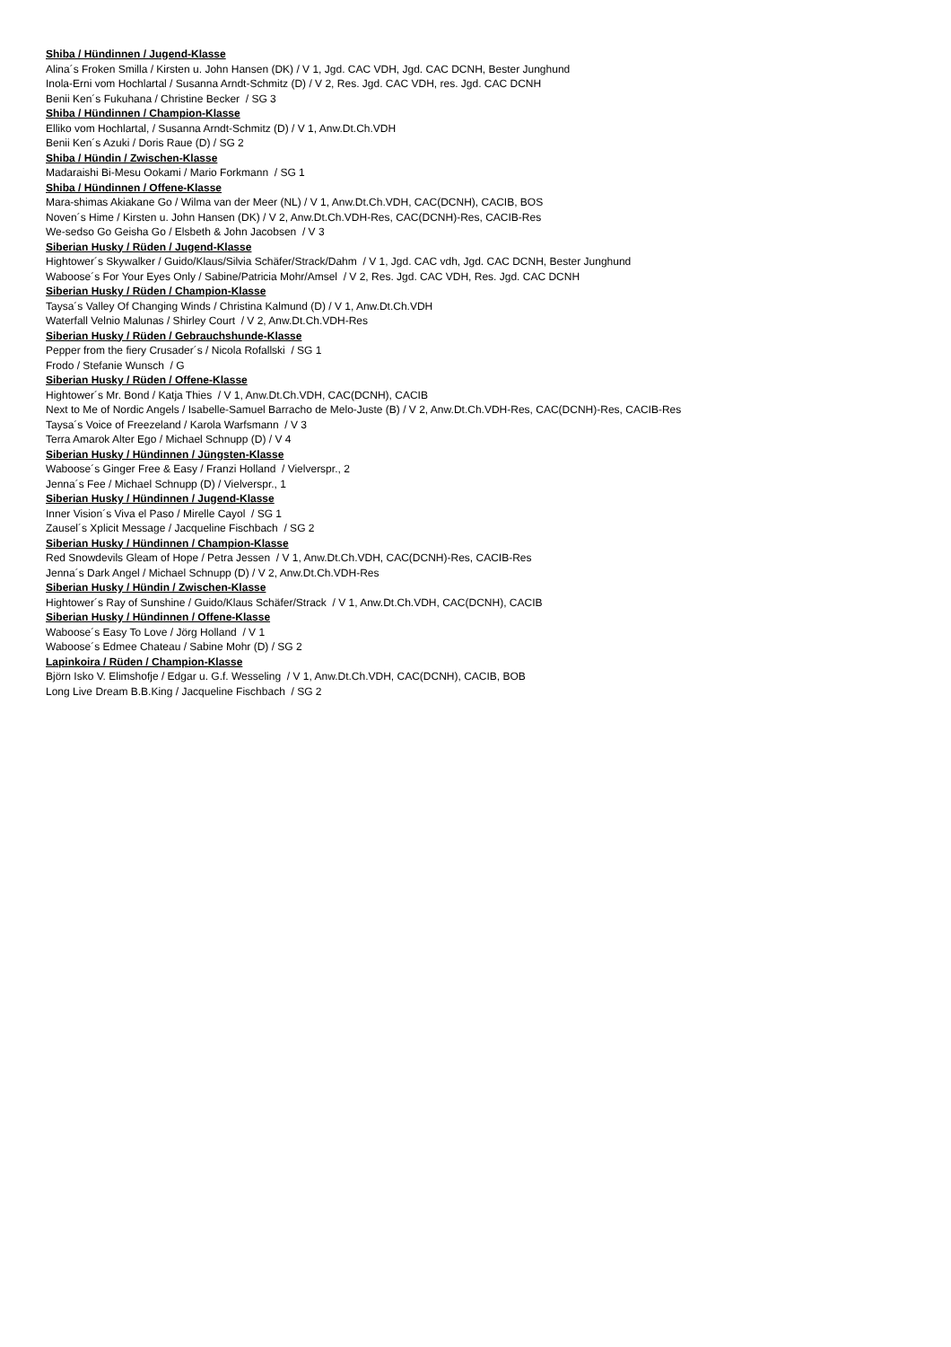Shiba / Hündinnen / Jugend-Klasse
Alina´s Froken Smilla / Kirsten u. John Hansen (DK) / V 1, Jgd. CAC VDH, Jgd. CAC DCNH, Bester Junghund
Inola-Erni vom Hochlartal / Susanna Arndt-Schmitz (D) / V 2, Res. Jgd. CAC VDH, res. Jgd. CAC DCNH
Benii Ken´s Fukuhana / Christine Becker / SG 3
Shiba / Hündinnen / Champion-Klasse
Elliko vom Hochlartal, / Susanna Arndt-Schmitz (D) / V 1, Anw.Dt.Ch.VDH
Benii Ken´s Azuki / Doris Raue (D) / SG 2
Shiba / Hündin / Zwischen-Klasse
Madaraishi Bi-Mesu Ookami / Mario Forkmann / SG 1
Shiba / Hündinnen / Offene-Klasse
Mara-shimas Akiakane Go / Wilma van der Meer (NL) / V 1, Anw.Dt.Ch.VDH, CAC(DCNH), CACIB, BOS
Noven´s Hime / Kirsten u. John Hansen (DK) / V 2, Anw.Dt.Ch.VDH-Res, CAC(DCNH)-Res, CACIB-Res
We-sedso Go Geisha Go / Elsbeth & John Jacobsen / V 3
Siberian Husky / Rüden / Jugend-Klasse
Hightower´s Skywalker / Guido/Klaus/Silvia Schäfer/Strack/Dahm / V 1, Jgd. CAC vdh, Jgd. CAC DCNH, Bester Junghund
Waboose´s For Your Eyes Only / Sabine/Patricia Mohr/Amsel / V 2, Res. Jgd. CAC VDH, Res. Jgd. CAC DCNH
Siberian Husky / Rüden / Champion-Klasse
Taysa´s Valley Of Changing Winds / Christina Kalmund (D) / V 1, Anw.Dt.Ch.VDH
Waterfall Velnio Malunas / Shirley Court / V 2, Anw.Dt.Ch.VDH-Res
Siberian Husky / Rüden / Gebrauchshunde-Klasse
Pepper from the fiery Crusader´s / Nicola Rofallski / SG 1
Frodo / Stefanie Wunsch / G
Siberian Husky / Rüden / Offene-Klasse
Hightower´s Mr. Bond / Katja Thies / V 1, Anw.Dt.Ch.VDH, CAC(DCNH), CACIB
Next to Me of Nordic Angels / Isabelle-Samuel Barracho de Melo-Juste (B) / V 2, Anw.Dt.Ch.VDH-Res, CAC(DCNH)-Res, CACIB-Res
Taysa´s Voice of Freezeland / Karola Warfsmann / V 3
Terra Amarok Alter Ego / Michael Schnupp (D) / V 4
Siberian Husky / Hündinnen / Jüngsten-Klasse
Waboose´s Ginger Free & Easy / Franzi Holland / Vielverspr., 2
Jenna´s Fee / Michael Schnupp (D) / Vielverspr., 1
Siberian Husky / Hündinnen / Jugend-Klasse
Inner Vision´s Viva el Paso / Mirelle Cayol / SG 1
Zausel´s Xplicit Message / Jacqueline Fischbach / SG 2
Siberian Husky / Hündinnen / Champion-Klasse
Red Snowdevils Gleam of Hope / Petra Jessen / V 1, Anw.Dt.Ch.VDH, CAC(DCNH)-Res, CACIB-Res
Jenna´s Dark Angel / Michael Schnupp (D) / V 2, Anw.Dt.Ch.VDH-Res
Siberian Husky / Hündin / Zwischen-Klasse
Hightower´s Ray of Sunshine / Guido/Klaus Schäfer/Strack / V 1, Anw.Dt.Ch.VDH, CAC(DCNH), CACIB
Siberian Husky / Hündinnen / Offene-Klasse
Waboose´s Easy To Love / Jörg Holland / V 1
Waboose´s Edmee Chateau / Sabine Mohr (D) / SG 2
Lapinkoira / Rüden / Champion-Klasse
Björn Isko V. Elimshofje / Edgar u. G.f. Wesseling / V 1, Anw.Dt.Ch.VDH, CAC(DCNH), CACIB, BOB
Long Live Dream B.B.King / Jacqueline Fischbach / SG 2